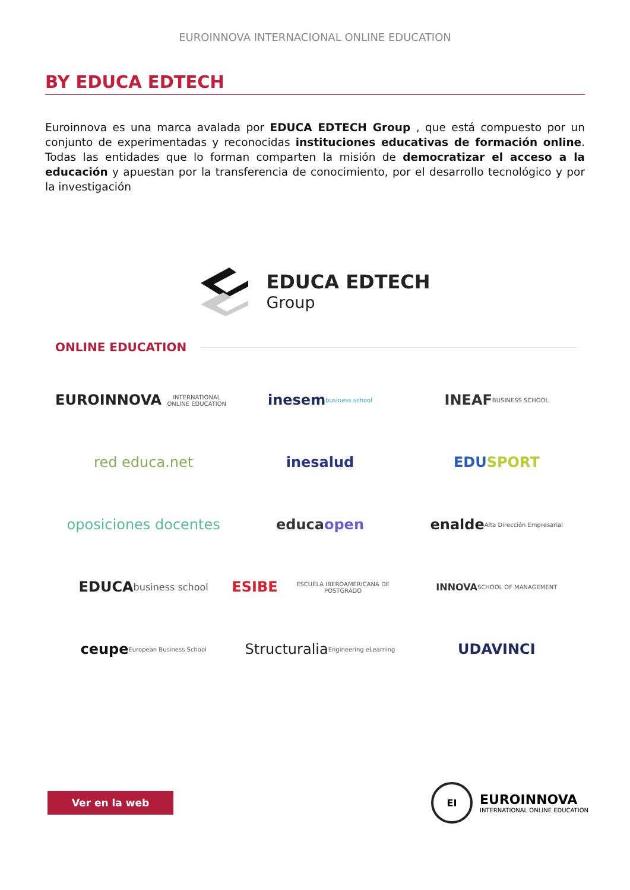EUROINNOVA INTERNACIONAL ONLINE EDUCATION
BY EDUCA EDTECH
Euroinnova es una marca avalada por EDUCA EDTECH Group , que está compuesto por un conjunto de experimentadas y reconocidas instituciones educativas de formación online. Todas las entidades que lo forman comparten la misión de democratizar el acceso a la educación y apuestan por la transferencia de conocimiento, por el desarrollo tecnológico y por la investigación
EDUCA EDTECH
Group
ONLINE EDUCATION
EUROINNOVA INTERNATIONAL ONLINE EDUCATION
inesem business school
INEAF BUSINESS SCHOOL
red educa.net
inesalud
EDU SPORT
oposiciones docentes
educa open
enalde Alta Dirección Empresarial
EDUCA business school
ESIBE ESCUELA IBEROAMERICANA DE POSTGRADO
INNOVA SCHOOL OF MANAGEMENT
ceupe European Business School
Structuralia Engineering eLearning
UDAVINCI
Ver en la web
EI
EUROINNOVA
INTERNATIONAL ONLINE EDUCATION